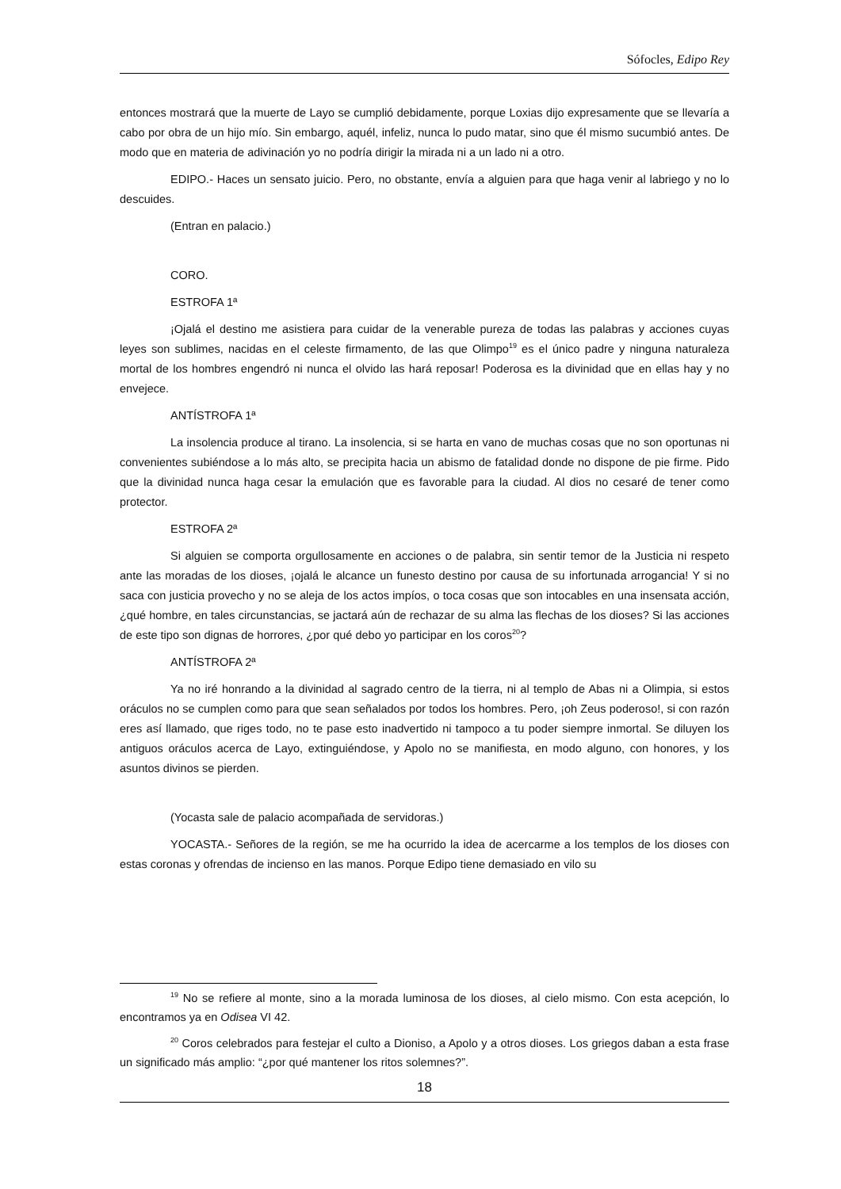Sófocles, Edipo Rey
entonces mostrará que la muerte de Layo se cumplió debidamente, porque Loxias dijo expresamente que se llevaría a cabo por obra de un hijo mío. Sin embargo, aquél, infeliz, nunca lo pudo matar, sino que él mismo sucumbió antes. De modo que en materia de adivinación yo no podría dirigir la mirada ni a un lado ni a otro.
EDIPO.- Haces un sensato juicio. Pero, no obstante, envía a alguien para que haga venir al labriego y no lo descuides.
(Entran en palacio.)
CORO.
ESTROFA 1ª
¡Ojalá el destino me asistiera para cuidar de la venerable pureza de todas las palabras y acciones cuyas leyes son sublimes, nacidas en el celeste firmamento, de las que Olimpo<sup>19</sup> es el único padre y ninguna naturaleza mortal de los hombres engendró ni nunca el olvido las hará reposar! Poderosa es la divinidad que en ellas hay y no envejece.
ANTÍSTROFA 1ª
La insolencia produce al tirano. La insolencia, si se harta en vano de muchas cosas que no son oportunas ni convenientes subiéndose a lo más alto, se precipita hacia un abismo de fatalidad donde no dispone de pie firme. Pido que la divinidad nunca haga cesar la emulación que es favorable para la ciudad. Al dios no cesaré de tener como protector.
ESTROFA 2ª
Si alguien se comporta orgullosamente en acciones o de palabra, sin sentir temor de la Justicia ni respeto ante las moradas de los dioses, ¡ojalá le alcance un funesto destino por causa de su infortunada arrogancia! Y si no saca con justicia provecho y no se aleja de los actos impíos, o toca cosas que son intocables en una insensata acción, ¿qué hombre, en tales circunstancias, se jactará aún de rechazar de su alma las flechas de los dioses? Si las acciones de este tipo son dignas de horrores, ¿por qué debo yo participar en los coros<sup>20</sup>?
ANTÍSTROFA 2ª
Ya no iré honrando a la divinidad al sagrado centro de la tierra, ni al templo de Abas ni a Olimpia, si estos oráculos no se cumplen como para que sean señalados por todos los hombres. Pero, ¡oh Zeus poderoso!, si con razón eres así llamado, que riges todo, no te pase esto inadvertido ni tampoco a tu poder siempre inmortal. Se diluyen los antiguos oráculos acerca de Layo, extinguiéndose, y Apolo no se manifiesta, en modo alguno, con honores, y los asuntos divinos se pierden.
(Yocasta sale de palacio acompañada de servidoras.)
YOCASTA.- Señores de la región, se me ha ocurrido la idea de acercarme a los templos de los dioses con estas coronas y ofrendas de incienso en las manos. Porque Edipo tiene demasiado en vilo su
<sup>19</sup> No se refiere al monte, sino a la morada luminosa de los dioses, al cielo mismo. Con esta acepción, lo encontramos ya en Odisea VI 42.
<sup>20</sup> Coros celebrados para festejar el culto a Dioniso, a Apolo y a otros dioses. Los griegos daban a esta frase un significado más amplio: “¿por qué mantener los ritos solemnes?”.
18